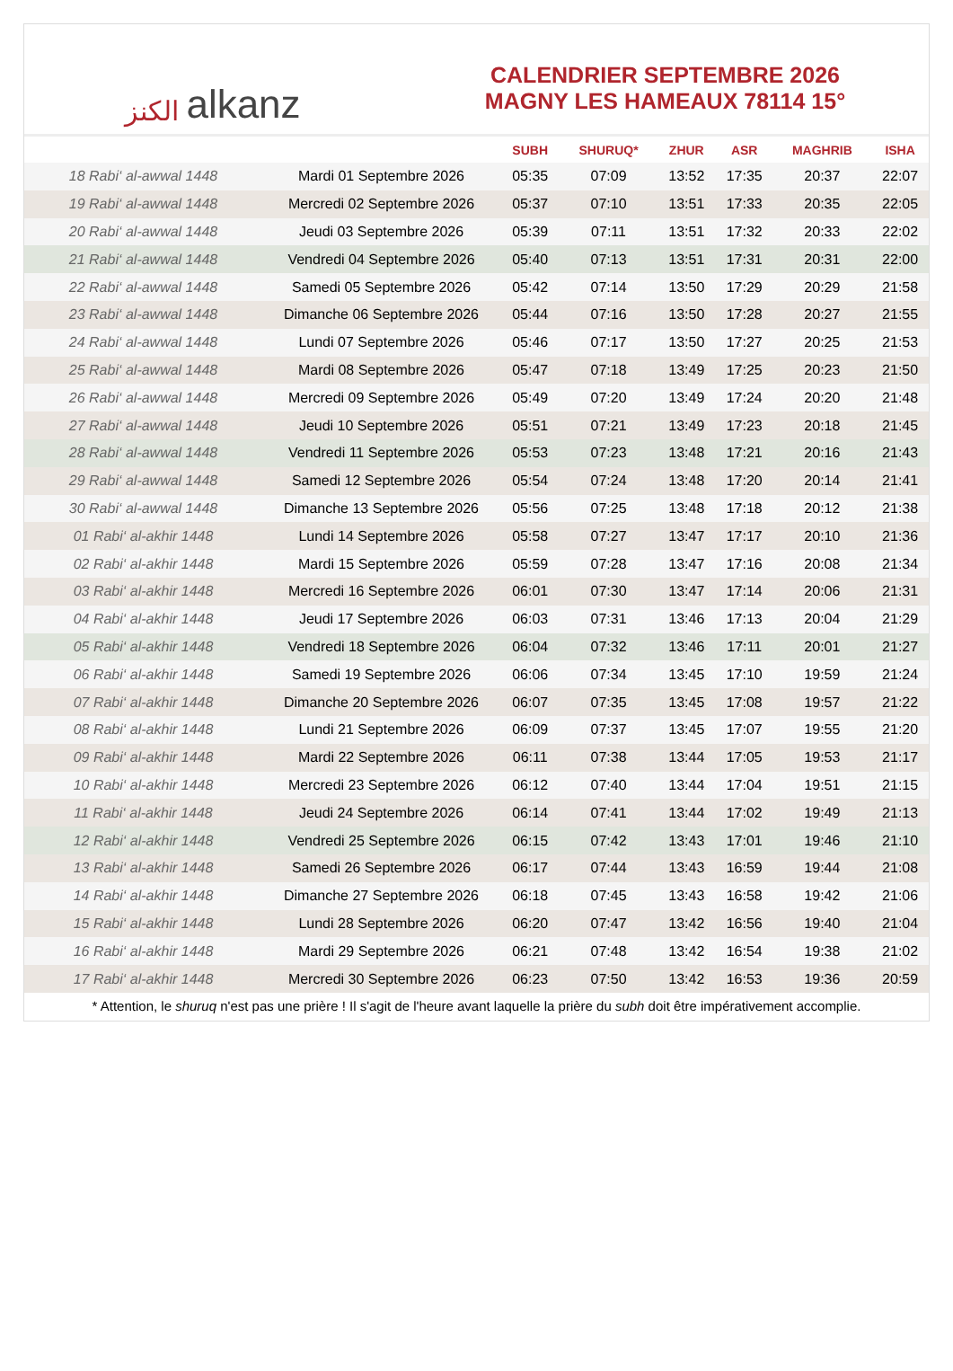ﺍﻟﻜﻨﺰ alkanz
CALENDRIER SEPTEMBRE 2026
MAGNY LES HAMEAUX 78114 15°
| | | SUBH | SHURUQ* | ZHUR | ASR | MAGHRIB | ISHA |
| --- | --- | --- | --- | --- | --- | --- | --- |
| 18 Rabi‘ al-awwal 1448 | Mardi 01 Septembre 2026 | 05:35 | 07:09 | 13:52 | 17:35 | 20:37 | 22:07 |
| 19 Rabi‘ al-awwal 1448 | Mercredi 02 Septembre 2026 | 05:37 | 07:10 | 13:51 | 17:33 | 20:35 | 22:05 |
| 20 Rabi‘ al-awwal 1448 | Jeudi 03 Septembre 2026 | 05:39 | 07:11 | 13:51 | 17:32 | 20:33 | 22:02 |
| 21 Rabi‘ al-awwal 1448 | Vendredi 04 Septembre 2026 | 05:40 | 07:13 | 13:51 | 17:31 | 20:31 | 22:00 |
| 22 Rabi‘ al-awwal 1448 | Samedi 05 Septembre 2026 | 05:42 | 07:14 | 13:50 | 17:29 | 20:29 | 21:58 |
| 23 Rabi‘ al-awwal 1448 | Dimanche 06 Septembre 2026 | 05:44 | 07:16 | 13:50 | 17:28 | 20:27 | 21:55 |
| 24 Rabi‘ al-awwal 1448 | Lundi 07 Septembre 2026 | 05:46 | 07:17 | 13:50 | 17:27 | 20:25 | 21:53 |
| 25 Rabi‘ al-awwal 1448 | Mardi 08 Septembre 2026 | 05:47 | 07:18 | 13:49 | 17:25 | 20:23 | 21:50 |
| 26 Rabi‘ al-awwal 1448 | Mercredi 09 Septembre 2026 | 05:49 | 07:20 | 13:49 | 17:24 | 20:20 | 21:48 |
| 27 Rabi‘ al-awwal 1448 | Jeudi 10 Septembre 2026 | 05:51 | 07:21 | 13:49 | 17:23 | 20:18 | 21:45 |
| 28 Rabi‘ al-awwal 1448 | Vendredi 11 Septembre 2026 | 05:53 | 07:23 | 13:48 | 17:21 | 20:16 | 21:43 |
| 29 Rabi‘ al-awwal 1448 | Samedi 12 Septembre 2026 | 05:54 | 07:24 | 13:48 | 17:20 | 20:14 | 21:41 |
| 30 Rabi‘ al-awwal 1448 | Dimanche 13 Septembre 2026 | 05:56 | 07:25 | 13:48 | 17:18 | 20:12 | 21:38 |
| 01 Rabi‘ al-akhir 1448 | Lundi 14 Septembre 2026 | 05:58 | 07:27 | 13:47 | 17:17 | 20:10 | 21:36 |
| 02 Rabi‘ al-akhir 1448 | Mardi 15 Septembre 2026 | 05:59 | 07:28 | 13:47 | 17:16 | 20:08 | 21:34 |
| 03 Rabi‘ al-akhir 1448 | Mercredi 16 Septembre 2026 | 06:01 | 07:30 | 13:47 | 17:14 | 20:06 | 21:31 |
| 04 Rabi‘ al-akhir 1448 | Jeudi 17 Septembre 2026 | 06:03 | 07:31 | 13:46 | 17:13 | 20:04 | 21:29 |
| 05 Rabi‘ al-akhir 1448 | Vendredi 18 Septembre 2026 | 06:04 | 07:32 | 13:46 | 17:11 | 20:01 | 21:27 |
| 06 Rabi‘ al-akhir 1448 | Samedi 19 Septembre 2026 | 06:06 | 07:34 | 13:45 | 17:10 | 19:59 | 21:24 |
| 07 Rabi‘ al-akhir 1448 | Dimanche 20 Septembre 2026 | 06:07 | 07:35 | 13:45 | 17:08 | 19:57 | 21:22 |
| 08 Rabi‘ al-akhir 1448 | Lundi 21 Septembre 2026 | 06:09 | 07:37 | 13:45 | 17:07 | 19:55 | 21:20 |
| 09 Rabi‘ al-akhir 1448 | Mardi 22 Septembre 2026 | 06:11 | 07:38 | 13:44 | 17:05 | 19:53 | 21:17 |
| 10 Rabi‘ al-akhir 1448 | Mercredi 23 Septembre 2026 | 06:12 | 07:40 | 13:44 | 17:04 | 19:51 | 21:15 |
| 11 Rabi‘ al-akhir 1448 | Jeudi 24 Septembre 2026 | 06:14 | 07:41 | 13:44 | 17:02 | 19:49 | 21:13 |
| 12 Rabi‘ al-akhir 1448 | Vendredi 25 Septembre 2026 | 06:15 | 07:42 | 13:43 | 17:01 | 19:46 | 21:10 |
| 13 Rabi‘ al-akhir 1448 | Samedi 26 Septembre 2026 | 06:17 | 07:44 | 13:43 | 16:59 | 19:44 | 21:08 |
| 14 Rabi‘ al-akhir 1448 | Dimanche 27 Septembre 2026 | 06:18 | 07:45 | 13:43 | 16:58 | 19:42 | 21:06 |
| 15 Rabi‘ al-akhir 1448 | Lundi 28 Septembre 2026 | 06:20 | 07:47 | 13:42 | 16:56 | 19:40 | 21:04 |
| 16 Rabi‘ al-akhir 1448 | Mardi 29 Septembre 2026 | 06:21 | 07:48 | 13:42 | 16:54 | 19:38 | 21:02 |
| 17 Rabi‘ al-akhir 1448 | Mercredi 30 Septembre 2026 | 06:23 | 07:50 | 13:42 | 16:53 | 19:36 | 20:59 |
* Attention, le shuruq n'est pas une prière ! Il s'agit de l'heure avant laquelle la prière du subh doit être impérativement accomplie.